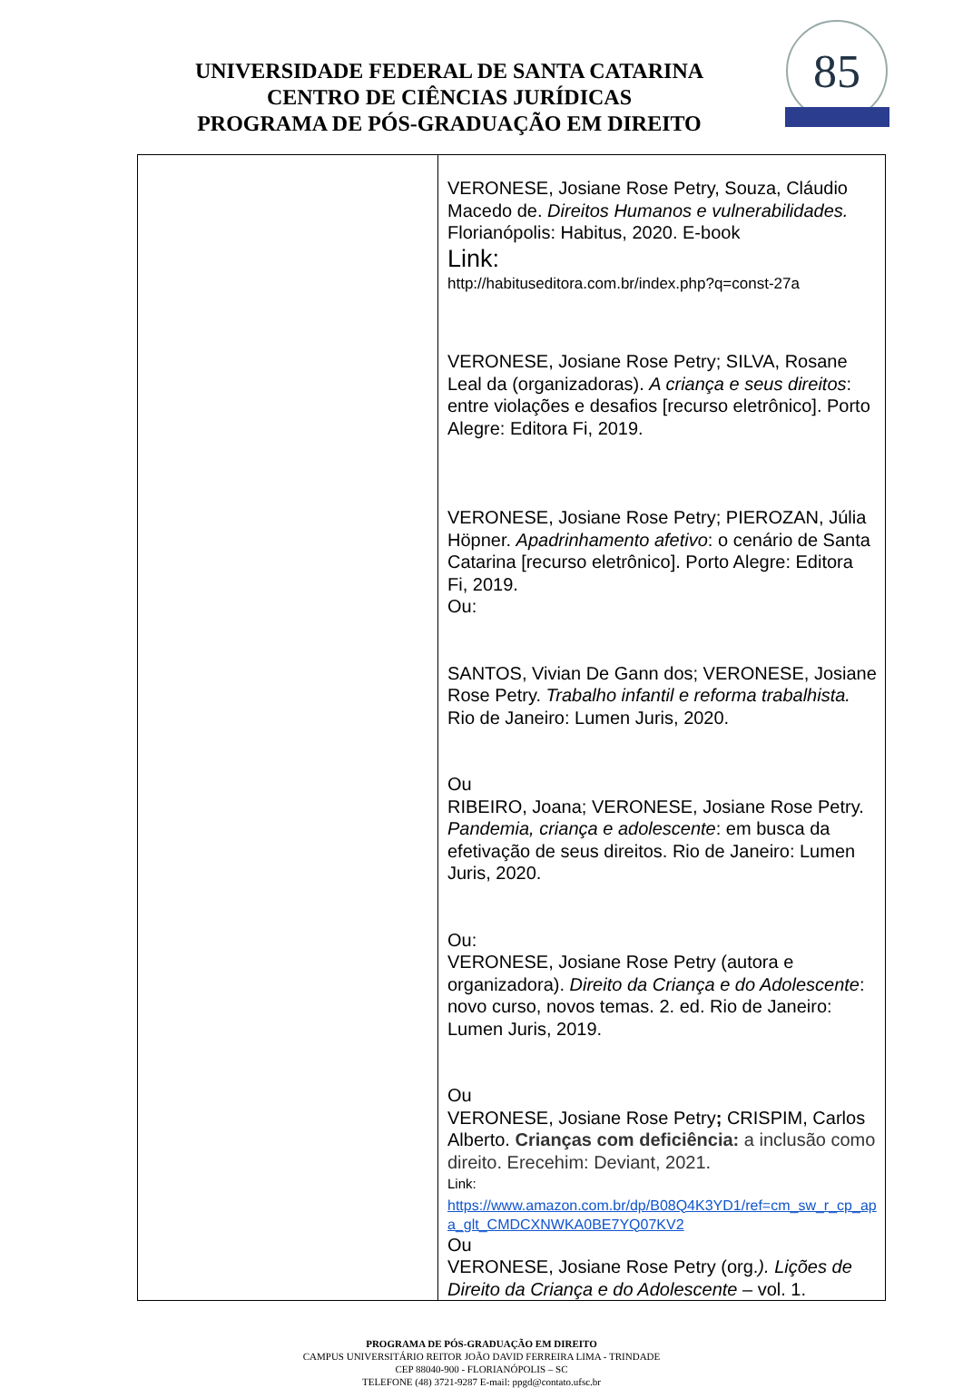UNIVERSIDADE FEDERAL DE SANTA CATARINA
CENTRO DE CIÊNCIAS JURÍDICAS
PROGRAMA DE PÓS-GRADUAÇÃO EM DIREITO
85
| | VERONESE, Josiane Rose Petry, Souza, Cláudio Macedo de. Direitos Humanos e vulnerabilidades. Florianópolis: Habitus, 2020. E-book Link: http://habituseditora.com.br/index.php?q=const-27a VERONESE, Josiane Rose Petry; SILVA, Rosane Leal da (organizadoras). A criança e seus direitos : entre violações e desafios [recurso eletrônico]. Porto Alegre: Editora Fi, 2019. VERONESE, Josiane Rose Petry; PIEROZAN, Júlia Höpner. Apadrinhamento afetivo : o cenário de Santa Catarina [recurso eletrônico]. Porto Alegre: Editora Fi, 2019. Ou: SANTOS, Vivian De Gann dos; VERONESE, Josiane Rose Petry. Trabalho infantil e reforma trabalhista. Rio de Janeiro: Lumen Juris, 2020. Ou RIBEIRO, Joana; VERONESE, Josiane Rose Petry. Pandemia, criança e adolescente : em busca da efetivação de seus direitos. Rio de Janeiro: Lumen Juris, 2020. Ou: VERONESE, Josiane Rose Petry (autora e organizadora). Direito da Criança e do Adolescente : novo curso, novos temas. 2. ed. Rio de Janeiro: Lumen Juris, 2019. Ou VERONESE, Josiane Rose Petry ; CRISPIM, Carlos Alberto. Crianças com deficiência: a inclusão como direito. Erecehim: Deviant, 2021. Link: https://www.amazon.com.br/dp/B08Q4K3YD1/ref=cm_sw_r_cp_apa_glt_CMDCXNWKA0BE7YQ07KV2 Ou VERONESE, Josiane Rose Petry (org. ). Lições de Direito da Criança e do Adolescente – vol. 1. |
PROGRAMA DE PÓS-GRADUAÇÃO EM DIREITO
CAMPUS UNIVERSITÁRIO REITOR JOÃO DAVID FERREIRA LIMA - TRINDADE
CEP 88040-900 - FLORIANÓPOLIS – SC
TELEFONE (48) 3721-9287 E-mail: ppgd@contato.ufsc.br